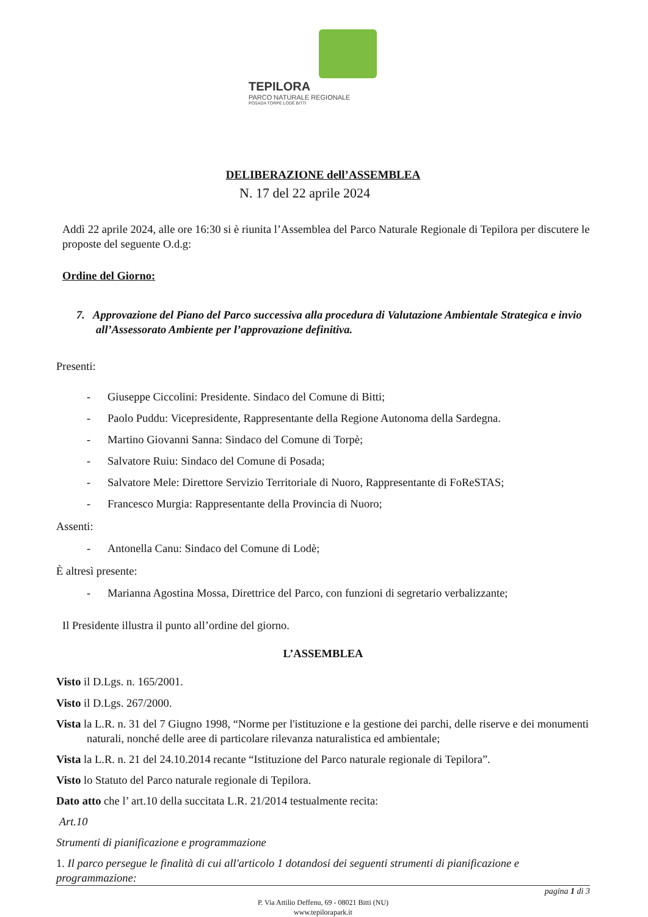TEPILORA
PARCO NATURALE REGIONALE
POSADA TORPÈ LODÈ BITTI
DELIBERAZIONE dell’ASSEMBLEA
N. 17 del 22 aprile 2024
Addì 22 aprile 2024, alle ore 16:30 si è riunita l’Assemblea del Parco Naturale Regionale di Tepilora per discutere le proposte del seguente O.d.g:
Ordine del Giorno:
7. Approvazione del Piano del Parco successiva alla procedura di Valutazione Ambientale Strategica e invio all’Assessorato Ambiente per l’approvazione definitiva.
Presenti:
- Giuseppe Ciccolini: Presidente. Sindaco del Comune di Bitti;
- Paolo Puddu: Vicepresidente, Rappresentante della Regione Autonoma della Sardegna.
- Martino Giovanni Sanna: Sindaco del Comune di Torpè;
- Salvatore Ruiu: Sindaco del Comune di Posada;
- Salvatore Mele: Direttore Servizio Territoriale di Nuoro, Rappresentante di FoReSTAS;
- Francesco Murgia: Rappresentante della Provincia di Nuoro;
Assenti:
- Antonella Canu: Sindaco del Comune di Lodè;
È altresì presente:
- Marianna Agostina Mossa, Direttrice del Parco, con funzioni di segretario verbalizzante;
Il Presidente illustra il punto all’ordine del giorno.
L’ASSEMBLEA
Visto il D.Lgs. n. 165/2001.
Visto il D.Lgs. 267/2000.
Vista la L.R. n. 31 del 7 Giugno 1998, “Norme per l'istituzione e la gestione dei parchi, delle riserve e dei monumenti naturali, nonché delle aree di particolare rilevanza naturalistica ed ambientale;
Vista la L.R. n. 21 del 24.10.2014 recante “Istituzione del Parco naturale regionale di Tepilora”.
Visto lo Statuto del Parco naturale regionale di Tepilora.
Dato atto che l’ art.10 della succitata L.R. 21/2014 testualmente recita:
Art.10
Strumenti di pianificazione e programmazione
1. Il parco persegue le finalità di cui all'articolo 1 dotandosi dei seguenti strumenti di pianificazione e programmazione:
pagina 1 di 3
P. Via Attilio Deffenu, 69 - 08021 Bitti (NU)
www.tepilorapark.it